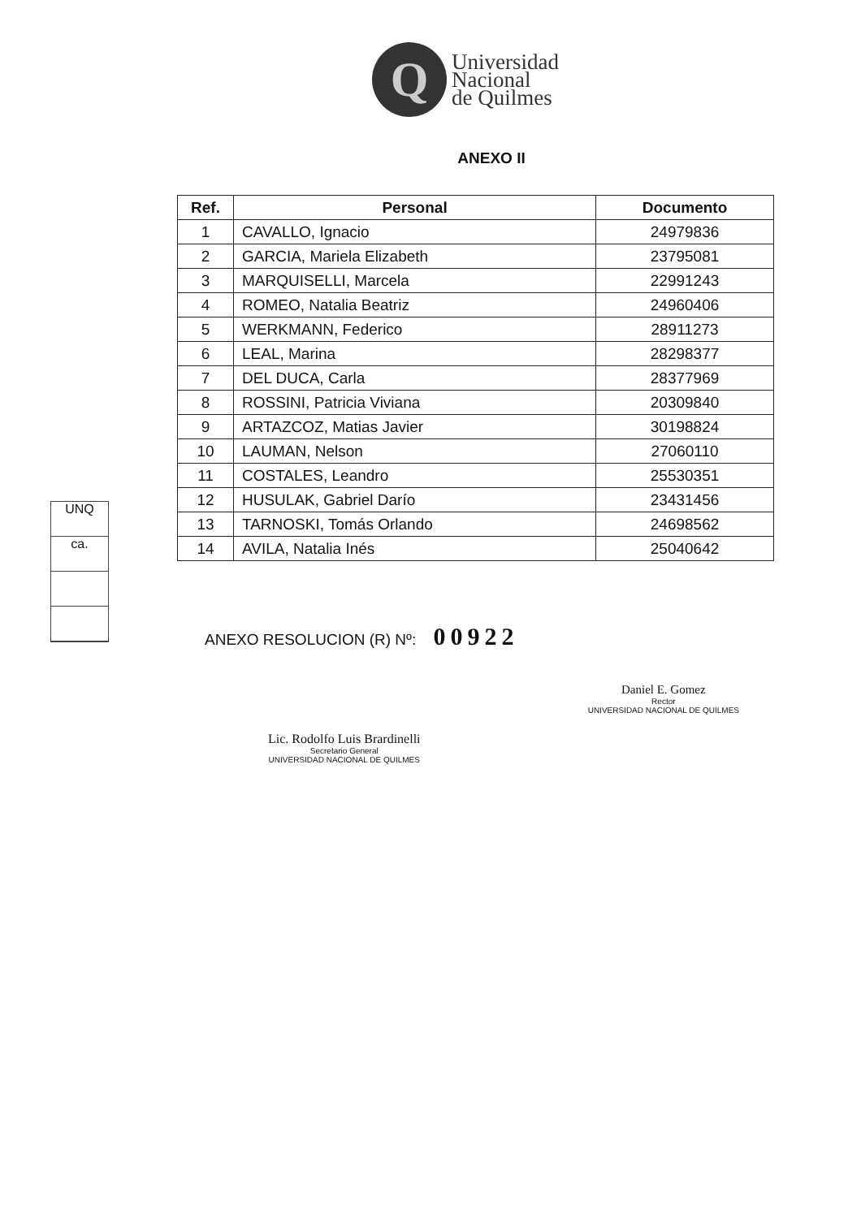Q
Universidad
Nacional
de Quilmes
ANEXO II
| Ref. | Personal | Documento |
| --- | --- | --- |
| 1 | CAVALLO, Ignacio | 24979836 |
| 2 | GARCIA, Mariela Elizabeth | 23795081 |
| 3 | MARQUISELLI, Marcela | 22991243 |
| 4 | ROMEO, Natalia Beatriz | 24960406 |
| 5 | WERKMANN, Federico | 28911273 |
| 6 | LEAL, Marina | 28298377 |
| 7 | DEL DUCA, Carla | 28377969 |
| 8 | ROSSINI, Patricia Viviana | 20309840 |
| 9 | ARTAZCOZ, Matias Javier | 30198824 |
| 10 | LAUMAN, Nelson | 27060110 |
| 11 | COSTALES, Leandro | 25530351 |
| 12 | HUSULAK, Gabriel Darío | 23431456 |
| 13 | TARNOSKI, Tomás Orlando | 24698562 |
| 14 | AVILA, Natalia Inés | 25040642 |
UNQ
ca.
ANEXO RESOLUCION (R) Nº: 00922
Lic. Rodolfo Luis Brardinelli
Secretario General
UNIVERSIDAD NACIONAL DE QUILMES
Daniel E. Gomez
Rector
UNIVERSIDAD NACIONAL DE QUILMES